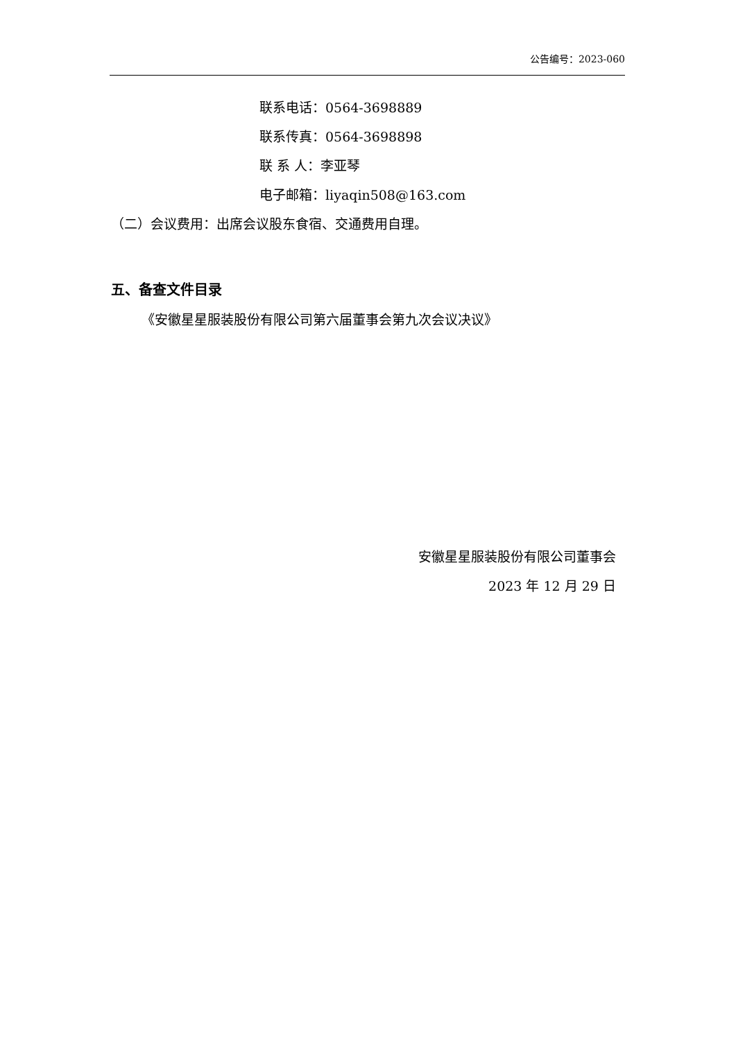公告编号：2023-060
联系电话：0564-3698889
联系传真：0564-3698898
联 系 人：李亚琴
电子邮箱：liyaqin508@163.com
（二）会议费用：出席会议股东食宿、交通费用自理。
五、备查文件目录
《安徽星星服装股份有限公司第六届董事会第九次会议决议》
安徽星星服装股份有限公司董事会
2023 年 12 月 29 日